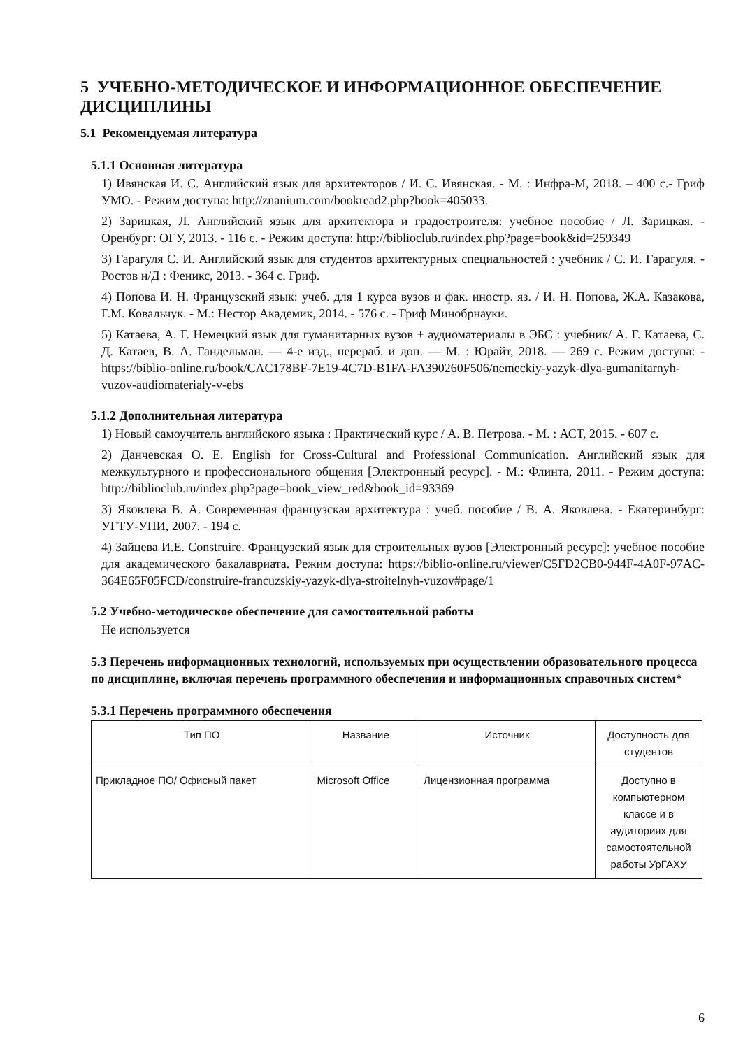5 УЧЕБНО-МЕТОДИЧЕСКОЕ И ИНФОРМАЦИОННОЕ ОБЕСПЕЧЕНИЕ ДИСЦИПЛИНЫ
5.1 Рекомендуемая литература
5.1.1 Основная литература
1) Ивянская И. С. Английский язык для архитекторов / И. С. Ивянская. - М. : Инфра-М, 2018. – 400 с.- Гриф УМО. - Режим доступа: http://znanium.com/bookread2.php?book=405033.
2) Зарицкая, Л. Английский язык для архитектора и градостроителя: учебное пособие / Л. Зарицкая. - Оренбург: ОГУ, 2013. - 116 с. - Режим доступа: http://biblioclub.ru/index.php?page=book&id=259349
3) Гарагуля С. И. Английский язык для студентов архитектурных специальностей : учебник / С. И. Гарагуля. - Ростов н/Д : Феникс, 2013. - 364 с. Гриф.
4) Попова И. Н. Французский язык: учеб. для 1 курса вузов и фак. иностр. яз. / И. Н. Попова, Ж.А. Казакова, Г.М. Ковальчук. - М.: Нестор Академик, 2014. - 576 с. - Гриф Минобрнауки.
5) Катаева, А. Г. Немецкий язык для гуманитарных вузов + аудиоматериалы в ЭБС : учебник/ А. Г. Катаева, С. Д. Катаев, В. А. Гандельман. — 4-е изд., перераб. и доп. — М. : Юрайт, 2018. — 269 с. Режим доступа: - https://biblio-online.ru/book/CAC178BF-7E19-4C7D-B1FA-FA390260F506/nemeckiy-yazyk-dlya-gumanitarnyh-vuzov-audiomaterialy-v-ebs
5.1.2 Дополнительная литература
1) Новый самоучитель английского языка : Практический курс / А. В. Петрова. - М. : АСТ, 2015. - 607 с.
2) Данчевская О. Е. English for Cross-Cultural and Professional Communication. Английский язык для межкультурного и профессионального общения [Электронный ресурс]. - М.: Флинта, 2011. - Режим доступа: http://biblioclub.ru/index.php?page=book_view_red&book_id=93369
3) Яковлева В. А. Современная французская архитектура : учеб. пособие / В. А. Яковлева. - Екатеринбург: УГТУ-УПИ, 2007. - 194 с.
4) Зайцева И.Е. Construire. Французский язык для строительных вузов [Электронный ресурс]: учебное пособие для академического бакалавриата. Режим доступа: https://biblio-online.ru/viewer/C5FD2CB0-944F-4A0F-97AC-364E65F05FCD/construire-francuzskiy-yazyk-dlya-stroitelnyh-vuzov#page/1
5.2 Учебно-методическое обеспечение для самостоятельной работы
Не используется
5.3 Перечень информационных технологий, используемых при осуществлении образовательного процесса по дисциплине, включая перечень программного обеспечения и информационных справочных систем*
5.3.1 Перечень программного обеспечения
| Тип ПО | Название | Источник | Доступность для студентов |
| --- | --- | --- | --- |
| Прикладное ПО/ Офисный пакет | Microsoft Office | Лицензионная программа | Доступно в компьютерном классе и в аудиториях для самостоятельной работы УрГАХУ |
6